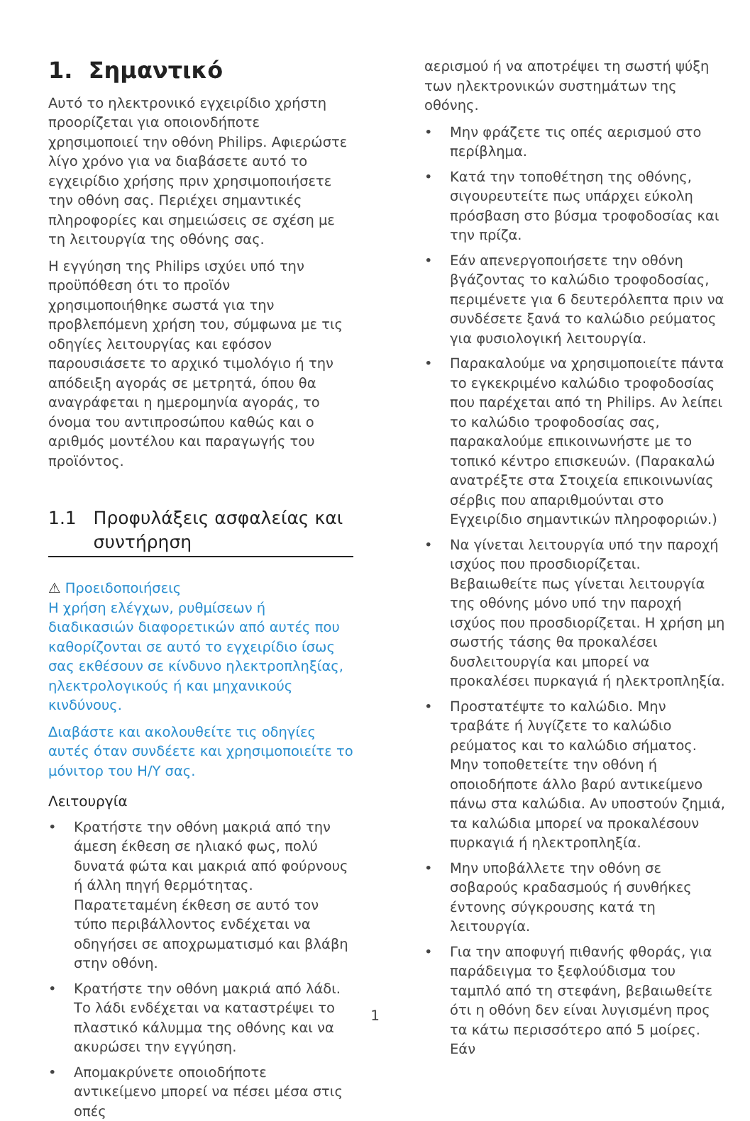1. Σημαντικό
Αυτό το ηλεκτρονικό εγχειρίδιο χρήστη προορίζεται για οποιονδήποτε χρησιμοποιεί την οθόνη Philips. Αφιερώστε λίγο χρόνο για να διαβάσετε αυτό το εγχειρίδιο χρήσης πριν χρησιμοποιήσετε την οθόνη σας. Περιέχει σημαντικές πληροφορίες και σημειώσεις σε σχέση με τη λειτουργία της οθόνης σας.
Η εγγύηση της Philips ισχύει υπό την προϋπόθεση ότι το προϊόν χρησιμοποιήθηκε σωστά για την προβλεπόμενη χρήση του, σύμφωνα με τις οδηγίες λειτουργίας και εφόσον παρουσιάσετε το αρχικό τιμολόγιο ή την απόδειξη αγοράς σε μετρητά, όπου θα αναγράφεται η ημερομηνία αγοράς, το όνομα του αντιπροσώπου καθώς και ο αριθμός μοντέλου και παραγωγής του προϊόντος.
1.1 Προφυλάξεις ασφαλείας και
συντήρηση
⚠ Προειδοποιήσεις
Η χρήση ελέγχων, ρυθμίσεων ή διαδικασιών διαφορετικών από αυτές που καθορίζονται σε αυτό το εγχειρίδιο ίσως σας εκθέσουν σε κίνδυνο ηλεκτροπληξίας, ηλεκτρολογικούς ή και μηχανικούς κινδύνους.
Διαβάστε και ακολουθείτε τις οδηγίες αυτές όταν συνδέετε και χρησιμοποιείτε το μόνιτορ του Η/Υ σας.
Λειτουργία
• Κρατήστε την οθόνη μακριά από την άμεση έκθεση σε ηλιακό φως, πολύ δυνατά φώτα και μακριά από φούρνους ή άλλη πηγή θερμότητας. Παρατεταμένη έκθεση σε αυτό τον τύπο περιβάλλοντος ενδέχεται να οδηγήσει σε αποχρωματισμό και βλάβη στην οθόνη.
• Κρατήστε την οθόνη μακριά από λάδι. Το λάδι ενδέχεται να καταστρέψει το πλαστικό κάλυμμα της οθόνης και να ακυρώσει την εγγύηση.
• Απομακρύνετε οποιοδήποτε αντικείμενο μπορεί να πέσει μέσα στις οπές
αερισμού ή να αποτρέψει τη σωστή ψύξη των ηλεκτρονικών συστημάτων της οθόνης.
• Μην φράζετε τις οπές αερισμού στο περίβλημα.
• Κατά την τοποθέτηση της οθόνης, σιγουρευτείτε πως υπάρχει εύκολη πρόσβαση στο βύσμα τροφοδοσίας και την πρίζα.
• Εάν απενεργοποιήσετε την οθόνη βγάζοντας το καλώδιο τροφοδοσίας, περιμένετε για 6 δευτερόλεπτα πριν να συνδέσετε ξανά το καλώδιο ρεύματος για φυσιολογική λειτουργία.
• Παρακαλούμε να χρησιμοποιείτε πάντα το εγκεκριμένο καλώδιο τροφοδοσίας που παρέχεται από τη Philips. Αν λείπει το καλώδιο τροφοδοσίας σας, παρακαλούμε επικοινωνήστε με το τοπικό κέντρο επισκευών. (Παρακαλώ ανατρέξτε στα Στοιχεία επικοινωνίας σέρβις που απαριθμούνται στο Εγχειρίδιο σημαντικών πληροφοριών.)
• Να γίνεται λειτουργία υπό την παροχή ισχύος που προσδιορίζεται. Βεβαιωθείτε πως γίνεται λειτουργία της οθόνης μόνο υπό την παροχή ισχύος που προσδιορίζεται. Η χρήση μη σωστής τάσης θα προκαλέσει δυσλειτουργία και μπορεί να προκαλέσει πυρκαγιά ή ηλεκτροπληξία.
• Προστατέψτε το καλώδιο. Μην τραβάτε ή λυγίζετε το καλώδιο ρεύματος και το καλώδιο σήματος. Μην τοποθετείτε την οθόνη ή οποιοδήποτε άλλο βαρύ αντικείμενο πάνω στα καλώδια. Αν υποστούν ζημιά, τα καλώδια μπορεί να προκαλέσουν πυρκαγιά ή ηλεκτροπληξία.
• Μην υποβάλλετε την οθόνη σε σοβαρούς κραδασμούς ή συνθήκες έντονης σύγκρουσης κατά τη λειτουργία.
• Για την αποφυγή πιθανής φθοράς, για παράδειγμα το ξεφλούδισμα του ταμπλό από τη στεφάνη, βεβαιωθείτε ότι η οθόνη δεν είναι λυγισμένη προς τα κάτω περισσότερο από 5 μοίρες. Εάν
1